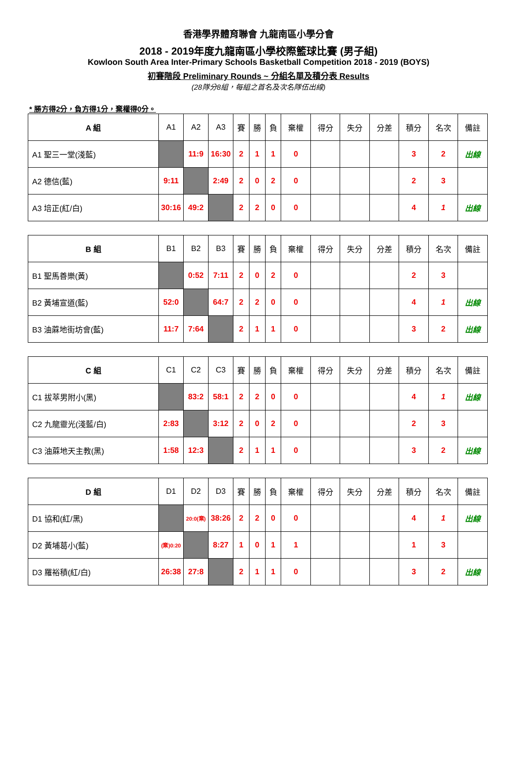香港學界體育聯會 九龍南區小學分會
2018 - 2019年度九龍南區小學校際籃球比賽 (男子組)
Kowloon South Area Inter-Primary Schools Basketball Competition 2018 - 2019 (BOYS)
初賽階段 Preliminary Rounds ~ 分組名單及積分表 Results
(28隊分8組，每組之首名及次名隊伍出線)
* 勝方得2分，負方得1分，棄權得0分。
| A 組 | A1 | A2 | A3 | 賽 | 勝 | 負 | 棄權 | 得分 | 失分 | 分差 | 積分 | 名次 | 備註 |
| --- | --- | --- | --- | --- | --- | --- | --- | --- | --- | --- | --- | --- | --- |
| A1 聖三一堂(淺藍) | | 11:9 | 16:30 | 2 | 1 | 1 | 0 | | | | 3 | 2 | 出線 |
| A2 德信(藍) | 9:11 | | 2:49 | 2 | 0 | 2 | 0 | | | | 2 | 3 | |
| A3 培正(紅/白) | 30:16 | 49:2 | | 2 | 2 | 0 | 0 | | | | 4 | 1 | 出線 |
| B 組 | B1 | B2 | B3 | 賽 | 勝 | 負 | 棄權 | 得分 | 失分 | 分差 | 積分 | 名次 | 備註 |
| --- | --- | --- | --- | --- | --- | --- | --- | --- | --- | --- | --- | --- | --- |
| B1 聖馬善樂(黃) | | 0:52 | 7:11 | 2 | 0 | 2 | 0 | | | | 2 | 3 | |
| B2 黃埔宣道(藍) | 52:0 | | 64:7 | 2 | 2 | 0 | 0 | | | | 4 | 1 | 出線 |
| B3 油蔴地街坊會(藍) | 11:7 | 7:64 | | 2 | 1 | 1 | 0 | | | | 3 | 2 | 出線 |
| C 組 | C1 | C2 | C3 | 賽 | 勝 | 負 | 棄權 | 得分 | 失分 | 分差 | 積分 | 名次 | 備註 |
| --- | --- | --- | --- | --- | --- | --- | --- | --- | --- | --- | --- | --- | --- |
| C1 拔萃男附小(黑) | | 83:2 | 58:1 | 2 | 2 | 0 | 0 | | | | 4 | 1 | 出線 |
| C2 九龍靈光(淺藍/白) | 2:83 | | 3:12 | 2 | 0 | 2 | 0 | | | | 2 | 3 | |
| C3 油蔴地天主教(黑) | 1:58 | 12:3 | | 2 | 1 | 1 | 0 | | | | 3 | 2 | 出線 |
| D 組 | D1 | D2 | D3 | 賽 | 勝 | 負 | 棄權 | 得分 | 失分 | 分差 | 積分 | 名次 | 備註 |
| --- | --- | --- | --- | --- | --- | --- | --- | --- | --- | --- | --- | --- | --- |
| D1 協和(紅/黑) | | 20:0(棄) | 38:26 | 2 | 2 | 0 | 0 | | | | 4 | 1 | 出線 |
| D2 黃埔葛小(藍) | (棄)0:20 | | 8:27 | 1 | 0 | 1 | 1 | | | | 1 | 3 | |
| D3 羅裕積(紅/白) | 26:38 | 27:8 | | 2 | 1 | 1 | 0 | | | | 3 | 2 | 出線 |